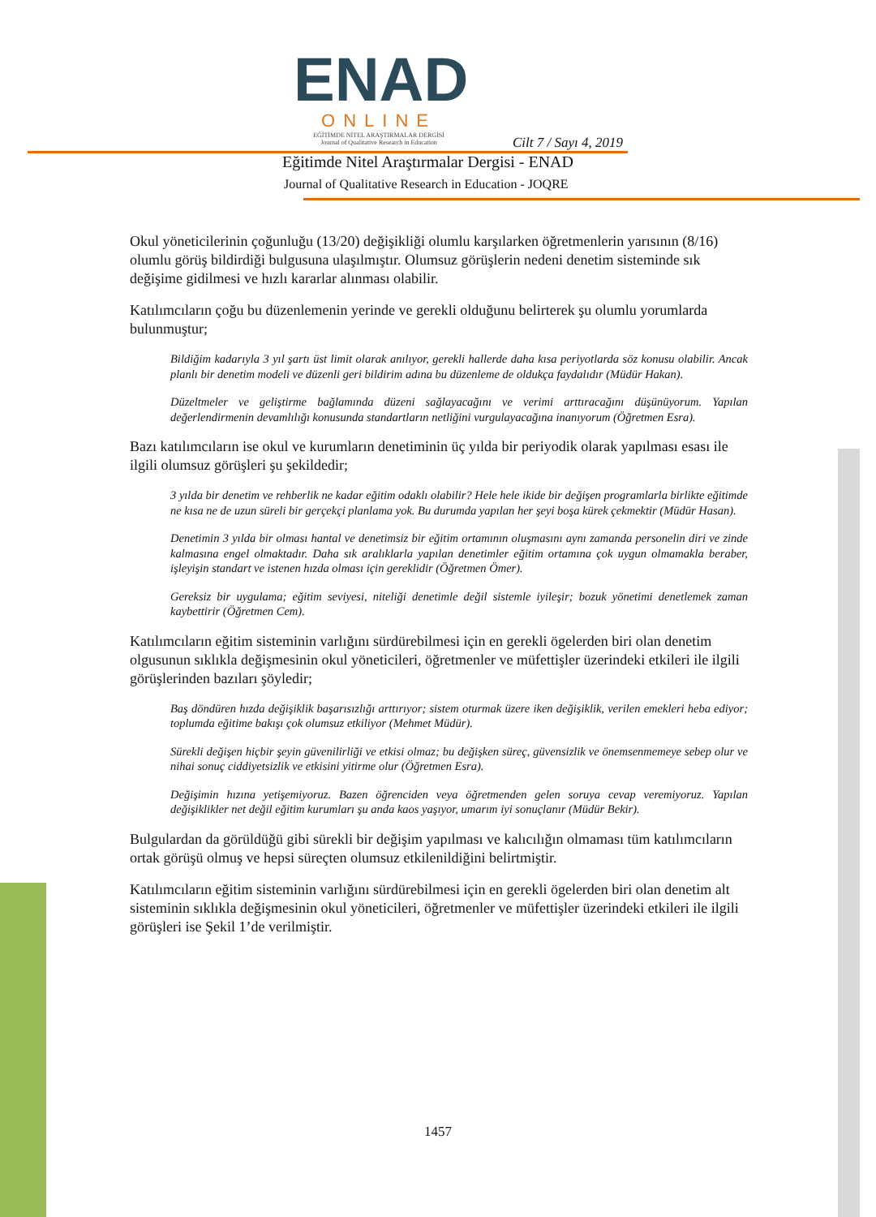ENAD
ONLINE
EĞİTİMDE NİTEL ARAŞTIRMALAR DERGİSİ
Journal of Qualitative Research in Education
Cilt 7 / Sayı 4, 2019
Eğitimde Nitel Araştırmalar Dergisi - ENAD
Journal of Qualitative Research in Education - JOQRE
Okul yöneticilerinin çoğunluğu (13/20) değişikliği olumlu karşılarken öğretmenlerin yarısının (8/16) olumlu görüş bildirdiği bulgusuna ulaşılmıştır. Olumsuz görüşlerin nedeni denetim sisteminde sık değişime gidilmesi ve hızlı kararlar alınması olabilir.
Katılımcıların çoğu bu düzenlemenin yerinde ve gerekli olduğunu belirterek şu olumlu yorumlarda bulunmuştur;
Bildiğim kadarıyla 3 yıl şartı üst limit olarak anılıyor, gerekli hallerde daha kısa periyotlarda söz konusu olabilir. Ancak planlı bir denetim modeli ve düzenli geri bildirim adına bu düzenleme de oldukça faydalıdır (Müdür Hakan).
Düzeltmeler ve geliştirme bağlamında düzeni sağlayacağını ve verimi arttıracağını düşünüyorum. Yapılan değerlendirmenin devamlılığı konusunda standartların netliğini vurgulayacağına inanıyorum (Öğretmen Esra).
Bazı katılımcıların ise okul ve kurumların denetiminin üç yılda bir periyodik olarak yapılması esası ile ilgili olumsuz görüşleri şu şekildedir;
3 yılda bir denetim ve rehberlik ne kadar eğitim odaklı olabilir? Hele hele ikide bir değişen programlarla birlikte eğitimde ne kısa ne de uzun süreli bir gerçekçi planlama yok. Bu durumda yapılan her şeyi boşa kürek çekmektir (Müdür Hasan).
Denetimin 3 yılda bir olması hantal ve denetimsiz bir eğitim ortamının oluşmasını aynı zamanda personelin diri ve zinde kalmasına engel olmaktadır. Daha sık aralıklarla yapılan denetimler eğitim ortamına çok uygun olmamakla beraber, işleyişin standart ve istenen hızda olması için gereklidir (Öğretmen Ömer).
Gereksiz bir uygulama; eğitim seviyesi, niteliği denetimle değil sistemle iyileşir; bozuk yönetimi denetlemek zaman kaybettirir (Öğretmen Cem).
Katılımcıların eğitim sisteminin varlığını sürdürebilmesi için en gerekli ögelerden biri olan denetim olgusunun sıklıkla değişmesinin okul yöneticileri, öğretmenler ve müfettişler üzerindeki etkileri ile ilgili görüşlerinden bazıları şöyledir;
Baş döndüren hızda değişiklik başarısızlığı arttırıyor; sistem oturmak üzere iken değişiklik, verilen emekleri heba ediyor; toplumda eğitime bakışı çok olumsuz etkiliyor (Mehmet Müdür).
Sürekli değişen hiçbir şeyin güvenilirliği ve etkisi olmaz; bu değişken süreç, güvensizlik ve önemsenmemeye sebep olur ve nihai sonuç ciddiyetsizlik ve etkisini yitirme olur (Öğretmen Esra).
Değişimin hızına yetişemiyoruz. Bazen öğrenciden veya öğretmenden gelen soruya cevap veremiyoruz. Yapılan değişiklikler net değil eğitim kurumları şu anda kaos yaşıyor, umarım iyi sonuçlanır (Müdür Bekir).
Bulgulardan da görüldüğü gibi sürekli bir değişim yapılması ve kalıcılığın olmaması tüm katılımcıların ortak görüşü olmuş ve hepsi süreçten olumsuz etkilenildiğini belirtmiştir.
Katılımcıların eğitim sisteminin varlığını sürdürebilmesi için en gerekli ögelerden biri olan denetim alt sisteminin sıklıkla değişmesinin okul yöneticileri, öğretmenler ve müfettişler üzerindeki etkileri ile ilgili görüşleri ise Şekil 1’de verilmiştir.
1457